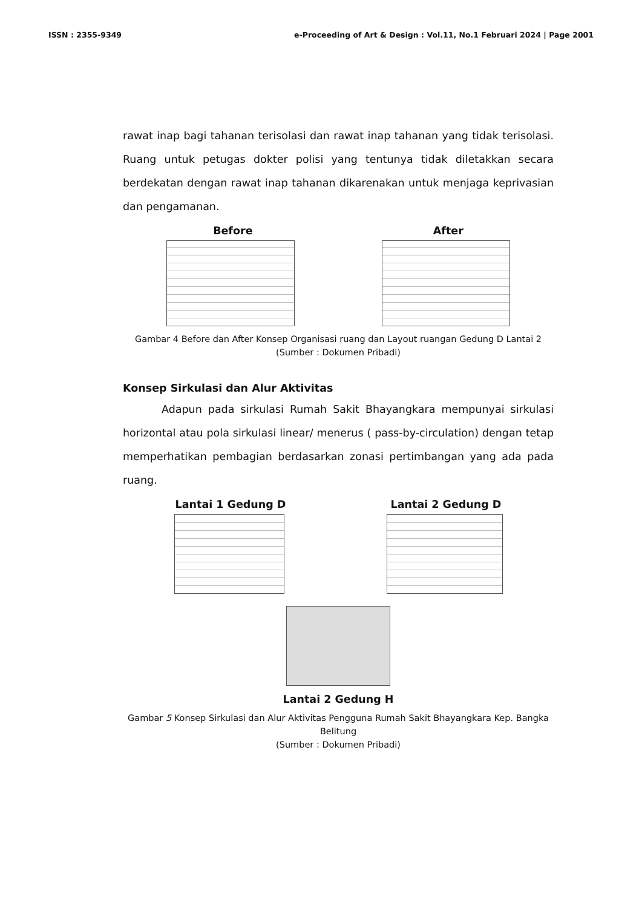ISSN : 2355-9349 e-Proceeding of Art & Design : Vol.11, No.1 Februari 2024 | Page 2001
rawat inap bagi tahanan terisolasi dan rawat inap tahanan yang tidak terisolasi. Ruang untuk petugas dokter polisi yang tentunya tidak diletakkan secara berdekatan dengan rawat inap tahanan dikarenakan untuk menjaga keprivasian dan pengamanan.
Before After
Gambar 4 Before dan After Konsep Organisasi ruang dan Layout ruangan Gedung D Lantai 2
(Sumber : Dokumen Pribadi)
Konsep Sirkulasi dan Alur Aktivitas
Adapun pada sirkulasi Rumah Sakit Bhayangkara mempunyai sirkulasi horizontal atau pola sirkulasi linear/ menerus ( pass-by-circulation) dengan tetap memperhatikan pembagian berdasarkan zonasi pertimbangan yang ada pada ruang.
Lantai 1 Gedung D Lantai 2 Gedung D
Lantai 2 Gedung H
Gambar 5 Konsep Sirkulasi dan Alur Aktivitas Pengguna Rumah Sakit Bhayangkara Kep. Bangka Belitung
(Sumber : Dokumen Pribadi)